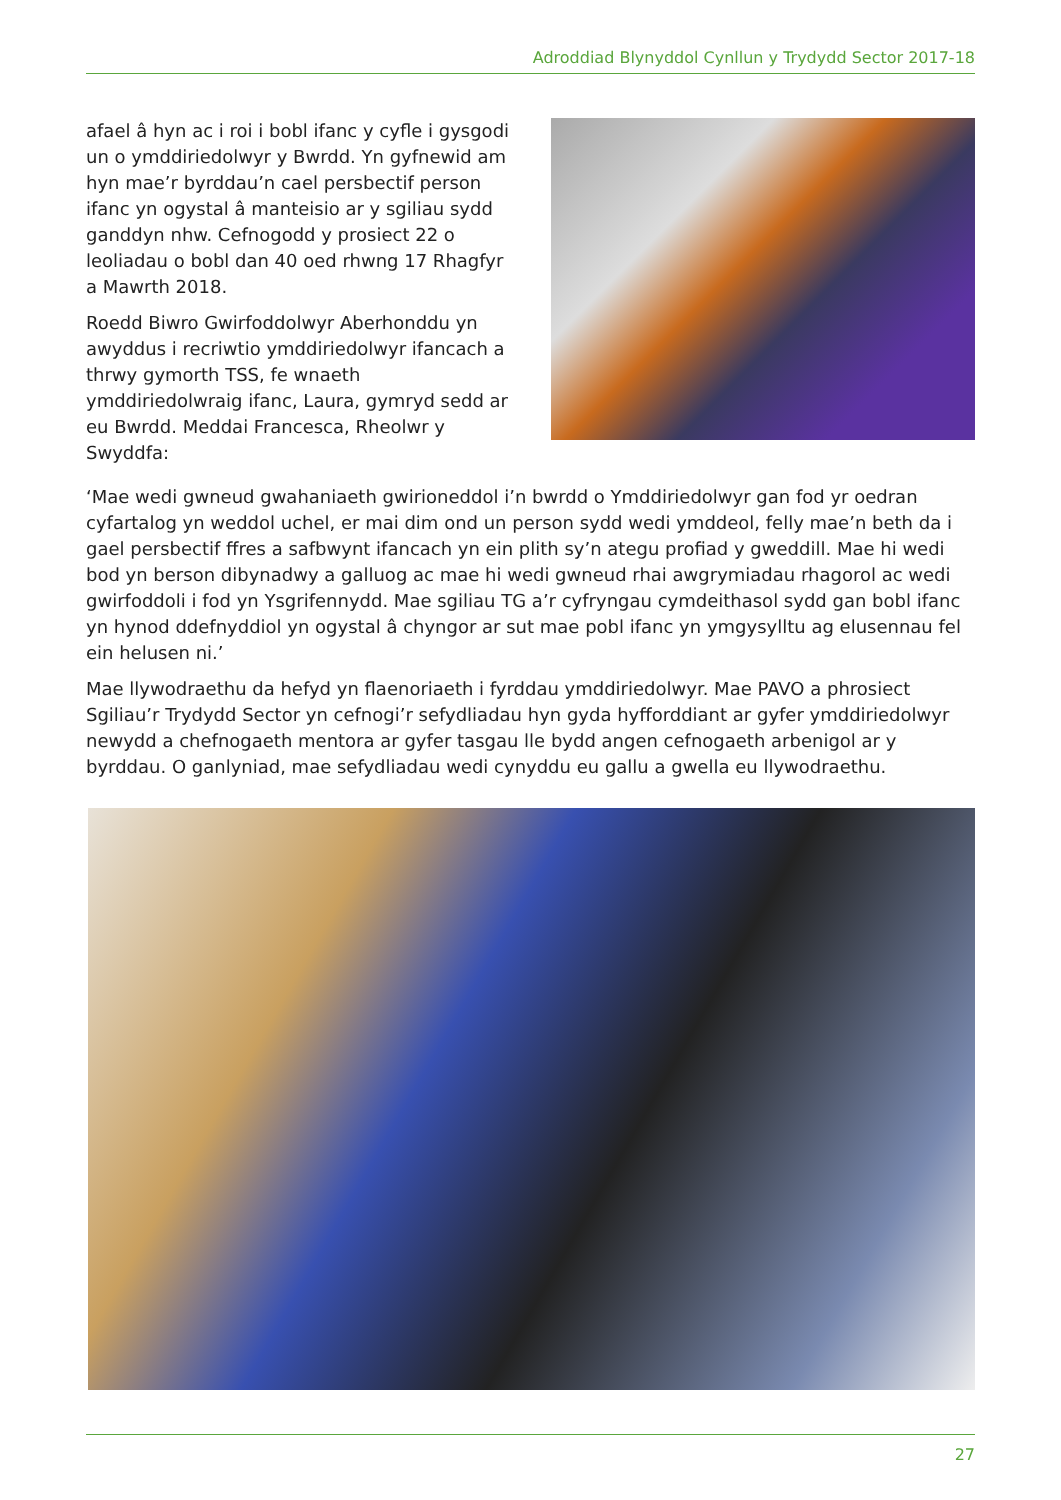Adroddiad Blynyddol Cynllun y Trydydd Sector 2017-18
afael â hyn ac i roi i bobl ifanc y cyfle i gysgodi un o ymddiriedolwyr y Bwrdd. Yn gyfnewid am hyn mae’r byrddau’n cael persbectif person ifanc yn ogystal â manteisio ar y sgiliau sydd ganddyn nhw. Cefnogodd y prosiect 22 o leoliadau o bobl dan 40 oed rhwng 17 Rhagfyr a Mawrth 2018.
Roedd Biwro Gwirfoddolwyr Aberhonddu yn awyddus i recriwtio ymddiriedolwyr ifancach a thrwy gymorth TSS, fe wnaeth ymddiriedolwraig ifanc, Laura, gymryd sedd ar eu Bwrdd. Meddai Francesca, Rheolwr y Swyddfa:
‘Mae wedi gwneud gwahaniaeth gwirioneddol i’n bwrdd o Ymddiriedolwyr gan fod yr oedran cyfartalog yn weddol uchel, er mai dim ond un person sydd wedi ymddeol, felly mae’n beth da i gael persbectif ffres a safbwynt ifancach yn ein plith sy’n ategu profiad y gweddill. Mae hi wedi bod yn berson dibynadwy a galluog ac mae hi wedi gwneud rhai awgrymiadau rhagorol ac wedi gwirfoddoli i fod yn Ysgrifennydd. Mae sgiliau TG a’r cyfryngau cymdeithasol sydd gan bobl ifanc yn hynod ddefnyddiol yn ogystal â chyngor ar sut mae pobl ifanc yn ymgysylltu ag elusennau fel ein helusen ni.’
Mae llywodraethu da hefyd yn flaenoriaeth i fyrddau ymddiriedolwyr. Mae PAVO a phrosiect Sgiliau’r Trydydd Sector yn cefnogi’r sefydliadau hyn gyda hyfforddiant ar gyfer ymddiriedolwyr newydd a chefnogaeth mentora ar gyfer tasgau lle bydd angen cefnogaeth arbenigol ar y byrddau. O ganlyniad, mae sefydliadau wedi cynyddu eu gallu a gwella eu llywodraethu.
27